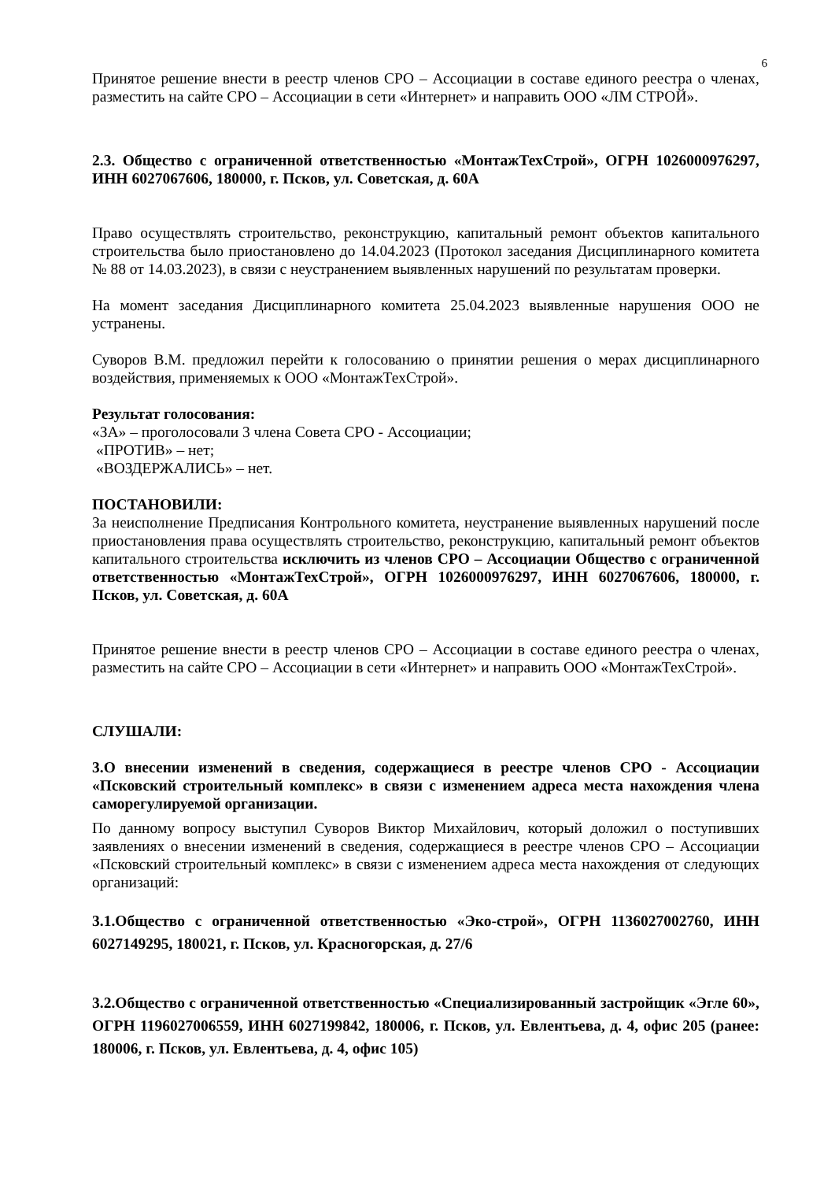6
Принятое решение внести в реестр членов СРО – Ассоциации в составе единого реестра о членах, разместить на сайте СРО – Ассоциации в сети «Интернет» и направить ООО «ЛМ СТРОЙ».
2.3. Общество с ограниченной ответственностью «МонтажТехСтрой», ОГРН 1026000976297, ИНН 6027067606, 180000, г. Псков, ул. Советская, д. 60А
Право осуществлять строительство, реконструкцию, капитальный ремонт объектов капитального строительства было приостановлено до 14.04.2023 (Протокол заседания Дисциплинарного комитета № 88 от 14.03.2023), в связи с неустранением выявленных нарушений по результатам проверки.
На момент заседания Дисциплинарного комитета 25.04.2023 выявленные нарушения ООО не устранены.
Суворов В.М. предложил перейти к голосованию о принятии решения о мерах дисциплинарного воздействия, применяемых к ООО «МонтажТехСтрой».
Результат голосования:
«ЗА» – проголосовали 3 члена Совета СРО - Ассоциации;
«ПРОТИВ» – нет;
«ВОЗДЕРЖАЛИСЬ» – нет.
ПОСТАНОВИЛИ:
За неисполнение Предписания Контрольного комитета, неустранение выявленных нарушений после приостановления права осуществлять строительство, реконструкцию, капитальный ремонт объектов капитального строительства исключить из членов СРО – Ассоциации Общество с ограниченной ответственностью «МонтажТехСтрой», ОГРН 1026000976297, ИНН 6027067606, 180000, г. Псков, ул. Советская, д. 60А
Принятое решение внести в реестр членов СРО – Ассоциации в составе единого реестра о членах, разместить на сайте СРО – Ассоциации в сети «Интернет» и направить ООО «МонтажТехСтрой».
СЛУШАЛИ:
3.О внесении изменений в сведения, содержащиеся в реестре членов СРО - Ассоциации «Псковский строительный комплекс» в связи с изменением адреса места нахождения члена саморегулируемой организации.
По данному вопросу выступил Суворов Виктор Михайлович, который доложил о поступивших заявлениях о внесении изменений в сведения, содержащиеся в реестре членов СРО – Ассоциации «Псковский строительный комплекс» в связи с изменением адреса места нахождения от следующих организаций:
3.1.Общество с ограниченной ответственностью «Эко-строй», ОГРН 1136027002760, ИНН 6027149295, 180021, г. Псков, ул. Красногорская, д. 27/6
3.2.Общество с ограниченной ответственностью «Специализированный застройщик «Эгле 60», ОГРН 1196027006559, ИНН 6027199842, 180006, г. Псков, ул. Евлентьева, д. 4, офис 205 (ранее: 180006, г. Псков, ул. Евлентьева, д. 4, офис 105)